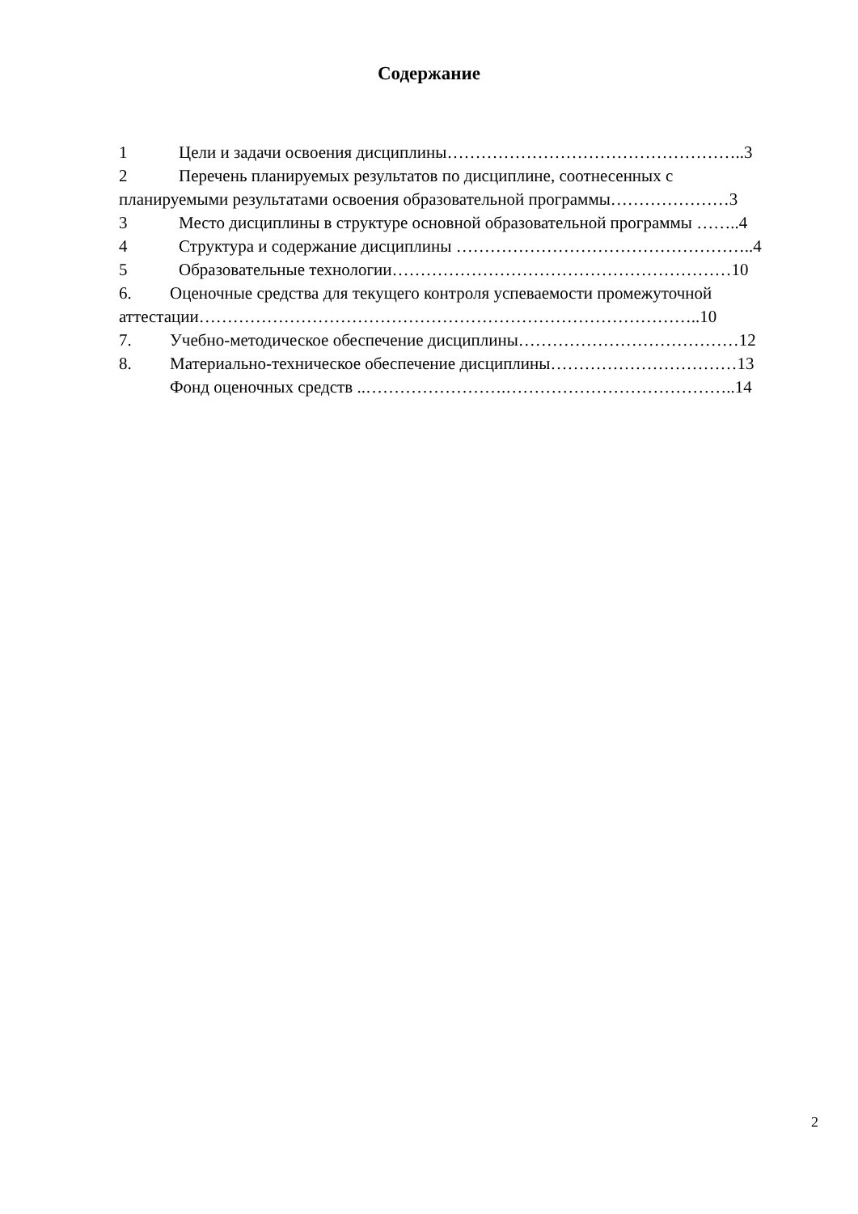Содержание
1 Цели и задачи освоения дисциплины……………………………………………..3
2 Перечень планируемых результатов по дисциплине, соотнесенных с
планируемыми результатами освоения образовательной программы…………………3
3 Место дисциплины в структуре основной образовательной программы ……..4
4 Структура и содержание дисциплины ……………………………………………..4
5 Образовательные технологии……………………………………………………10
6. Оценочные средства для текущего контроля успеваемости промежуточной
аттестации……………………………………………………………………………..10
7. Учебно-методическое обеспечение дисциплины…………………………………12
8. Материально-техническое обеспечение дисциплины……………………………13
Фонд оценочных средств ..…………………….…………………………………..14
2